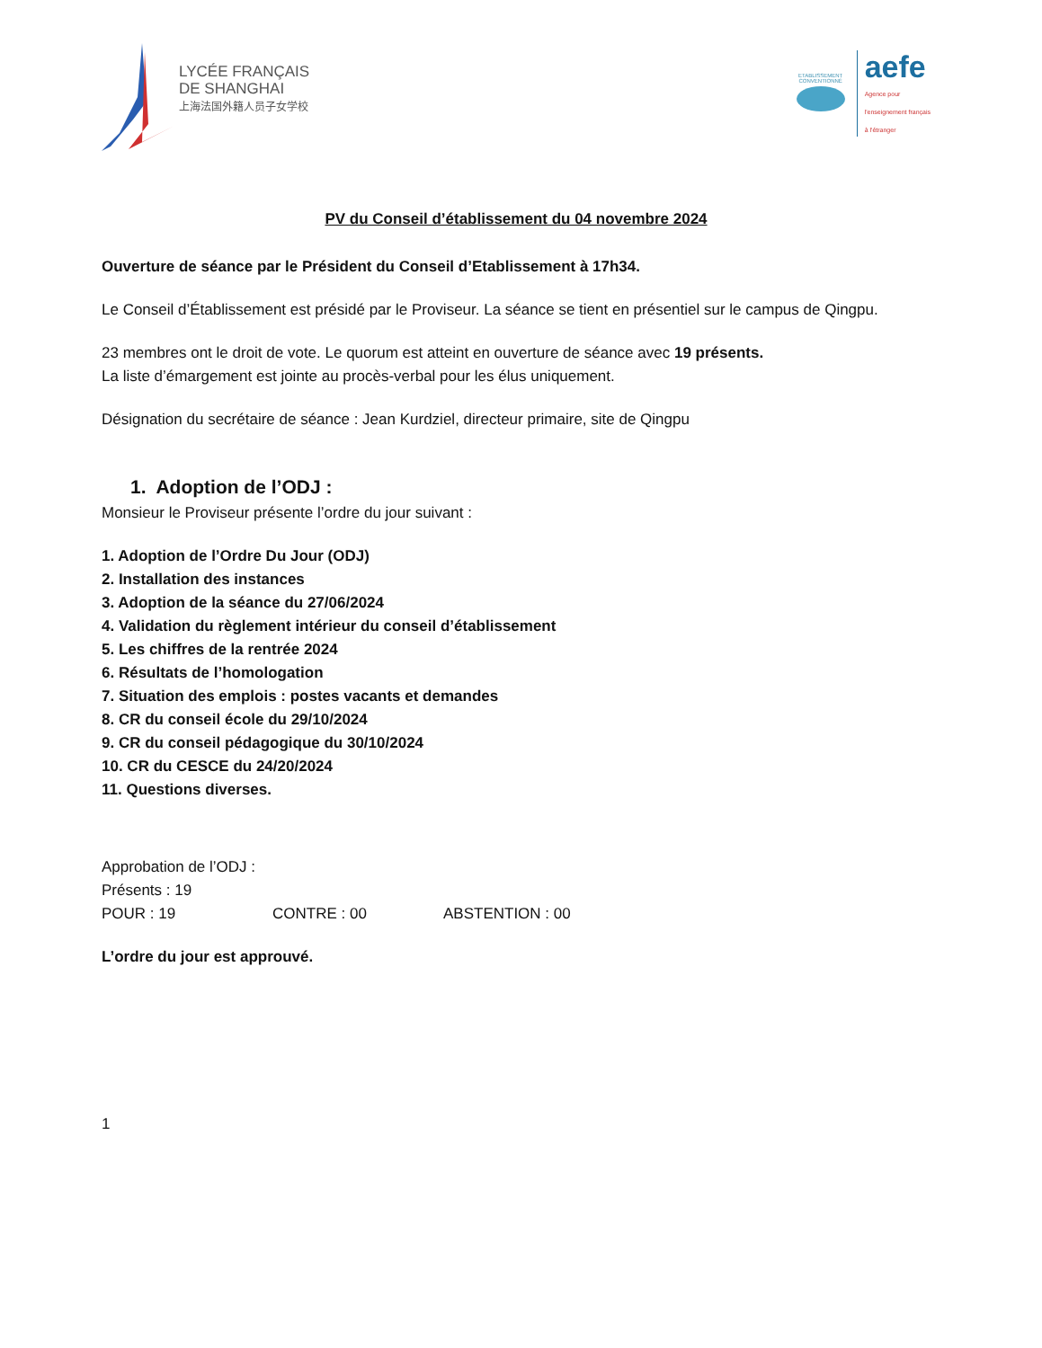LYCÉE FRANÇAIS
DE SHANGHAI
上海法国外籍人员子女学校
ETABLISSEMENT CONVENTIONNÉ
aefe
Agence pour
l'enseignement français
à l'étranger
PV du Conseil d’établissement du 04 novembre 2024
Ouverture de séance par le Président du Conseil d’Etablissement à 17h34.
Le Conseil d’Établissement est présidé par le Proviseur. La séance se tient en présentiel sur le campus de Qingpu.
23 membres ont le droit de vote. Le quorum est atteint en ouverture de séance avec 19 présents.
La liste d’émargement est jointe au procès-verbal pour les élus uniquement.
Désignation du secrétaire de séance : Jean Kurdziel, directeur primaire, site de Qingpu
1. Adoption de l’ODJ :
Monsieur le Proviseur présente l’ordre du jour suivant :
1. Adoption de l’Ordre Du Jour (ODJ)
2. Installation des instances
3. Adoption de la séance du 27/06/2024
4. Validation du règlement intérieur du conseil d’établissement
5. Les chiffres de la rentrée 2024
6. Résultats de l’homologation
7. Situation des emplois : postes vacants et demandes
8. CR du conseil école du 29/10/2024
9. CR du conseil pédagogique du 30/10/2024
10. CR du CESCE du 24/20/2024
11. Questions diverses.
Approbation de l’ODJ :
Présents : 19
POUR : 19 CONTRE : 00 ABSTENTION : 00
L’ordre du jour est approuvé.
1